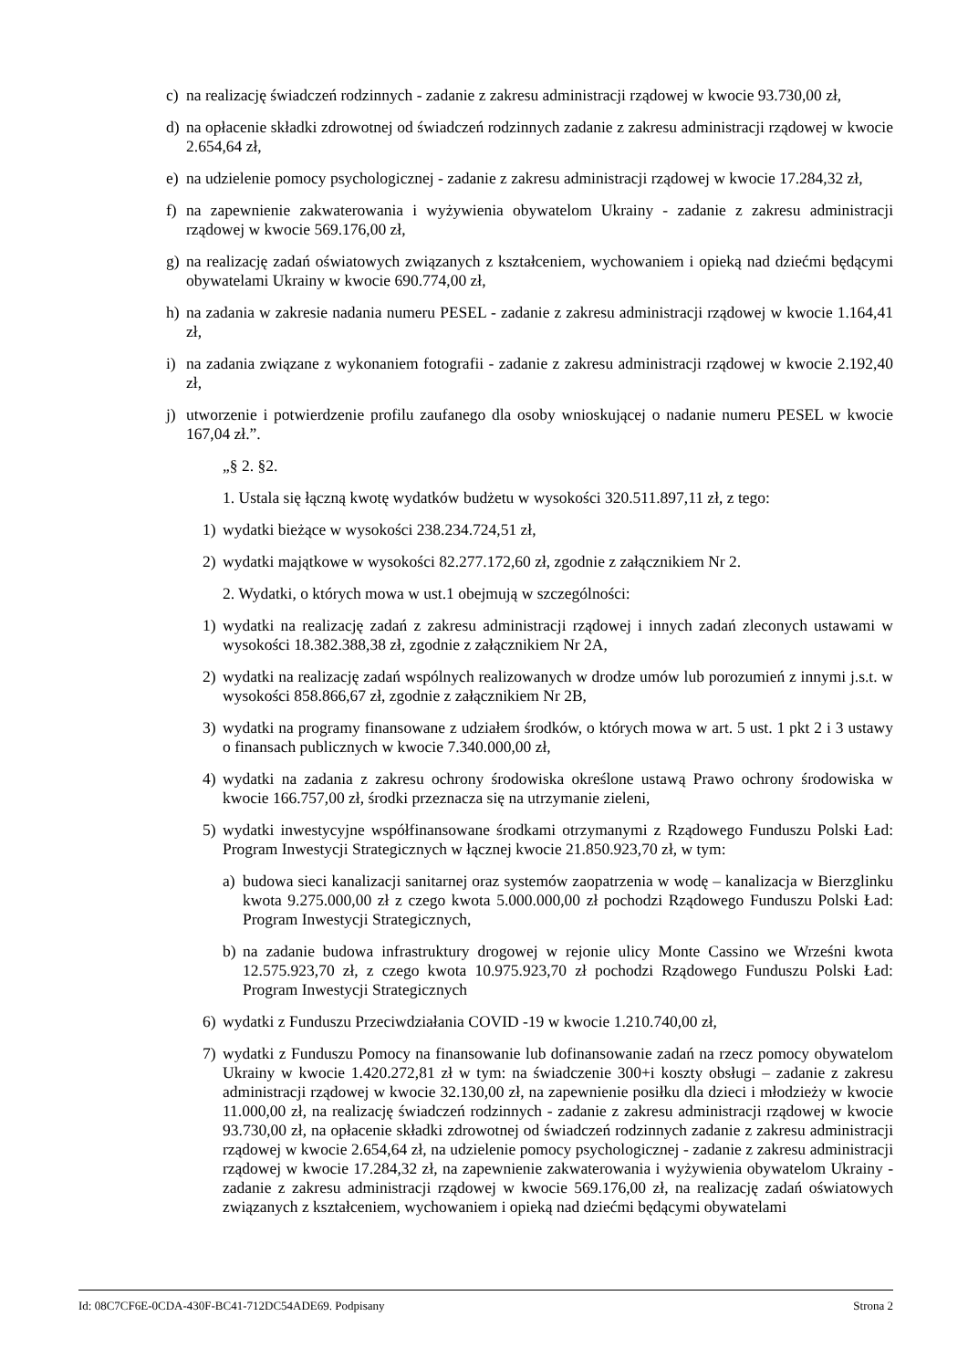c) na realizację świadczeń rodzinnych - zadanie z zakresu administracji rządowej w kwocie 93.730,00 zł,
d) na opłacenie składki zdrowotnej od świadczeń rodzinnych zadanie z zakresu administracji rządowej w kwocie 2.654,64 zł,
e) na udzielenie pomocy psychologicznej - zadanie z zakresu administracji rządowej w kwocie 17.284,32 zł,
f) na zapewnienie zakwaterowania i wyżywienia obywatelom Ukrainy - zadanie z zakresu administracji rządowej w kwocie 569.176,00 zł,
g) na realizację zadań oświatowych związanych z kształceniem, wychowaniem i opieką nad dziećmi będącymi obywatelami Ukrainy w kwocie 690.774,00 zł,
h) na zadania w zakresie nadania numeru PESEL - zadanie z zakresu administracji rządowej w kwocie 1.164,41 zł,
i) na zadania związane z wykonaniem fotografii - zadanie z zakresu administracji rządowej w kwocie 2.192,40 zł,
j) utworzenie i potwierdzenie profilu zaufanego dla osoby wnioskującej o nadanie numeru PESEL w kwocie 167,04 zł.”.
„§ 2. §2.
1. Ustala się łączną kwotę wydatków budżetu w wysokości 320.511.897,11 zł, z tego:
1) wydatki bieżące w wysokości 238.234.724,51 zł,
2) wydatki majątkowe w wysokości 82.277.172,60 zł, zgodnie z załącznikiem Nr 2.
2. Wydatki, o których mowa w ust.1 obejmują w szczególności:
1) wydatki na realizację zadań z zakresu administracji rządowej i innych zadań zleconych ustawami w wysokości 18.382.388,38 zł, zgodnie z załącznikiem Nr 2A,
2) wydatki na realizację zadań wspólnych realizowanych w drodze umów lub porozumień z innymi j.s.t. w wysokości 858.866,67 zł, zgodnie z załącznikiem Nr 2B,
3) wydatki na programy finansowane z udziałem środków, o których mowa w art. 5 ust. 1 pkt 2 i 3 ustawy o finansach publicznych w kwocie 7.340.000,00 zł,
4) wydatki na zadania z zakresu ochrony środowiska określone ustawą Prawo ochrony środowiska w kwocie 166.757,00 zł, środki przeznacza się na utrzymanie zieleni,
5) wydatki inwestycyjne współfinansowane środkami otrzymanymi z Rządowego Funduszu Polski Ład: Program Inwestycji Strategicznych w łącznej kwocie 21.850.923,70 zł, w tym:
a) budowa sieci kanalizacji sanitarnej oraz systemów zaopatrzenia w wodę – kanalizacja w Bierzglinku kwota 9.275.000,00 zł z czego kwota 5.000.000,00 zł pochodzi Rządowego Funduszu Polski Ład: Program Inwestycji Strategicznych,
b) na zadanie budowa infrastruktury drogowej w rejonie ulicy Monte Cassino we Wrześni kwota 12.575.923,70 zł, z czego kwota 10.975.923,70 zł pochodzi Rządowego Funduszu Polski Ład: Program Inwestycji Strategicznych
6) wydatki z Funduszu Przeciwdziałania COVID -19 w kwocie 1.210.740,00 zł,
7) wydatki z Funduszu Pomocy na finansowanie lub dofinansowanie zadań na rzecz pomocy obywatelom Ukrainy w kwocie 1.420.272,81 zł w tym: na świadczenie 300+i koszty obsługi – zadanie z zakresu administracji rządowej w kwocie 32.130,00 zł, na zapewnienie posiłku dla dzieci i młodzieży w kwocie 11.000,00 zł, na realizację świadczeń rodzinnych - zadanie z zakresu administracji rządowej w kwocie 93.730,00 zł, na opłacenie składki zdrowotnej od świadczeń rodzinnych zadanie z zakresu administracji rządowej w kwocie 2.654,64 zł, na udzielenie pomocy psychologicznej - zadanie z zakresu administracji rządowej w kwocie 17.284,32 zł, na zapewnienie zakwaterowania i wyżywienia obywatelom Ukrainy - zadanie z zakresu administracji rządowej w kwocie 569.176,00 zł, na realizację zadań oświatowych związanych z kształceniem, wychowaniem i opieką nad dziećmi będącymi obywatelami
Id: 08C7CF6E-0CDA-430F-BC41-712DC54ADE69. Podpisany Strona 2